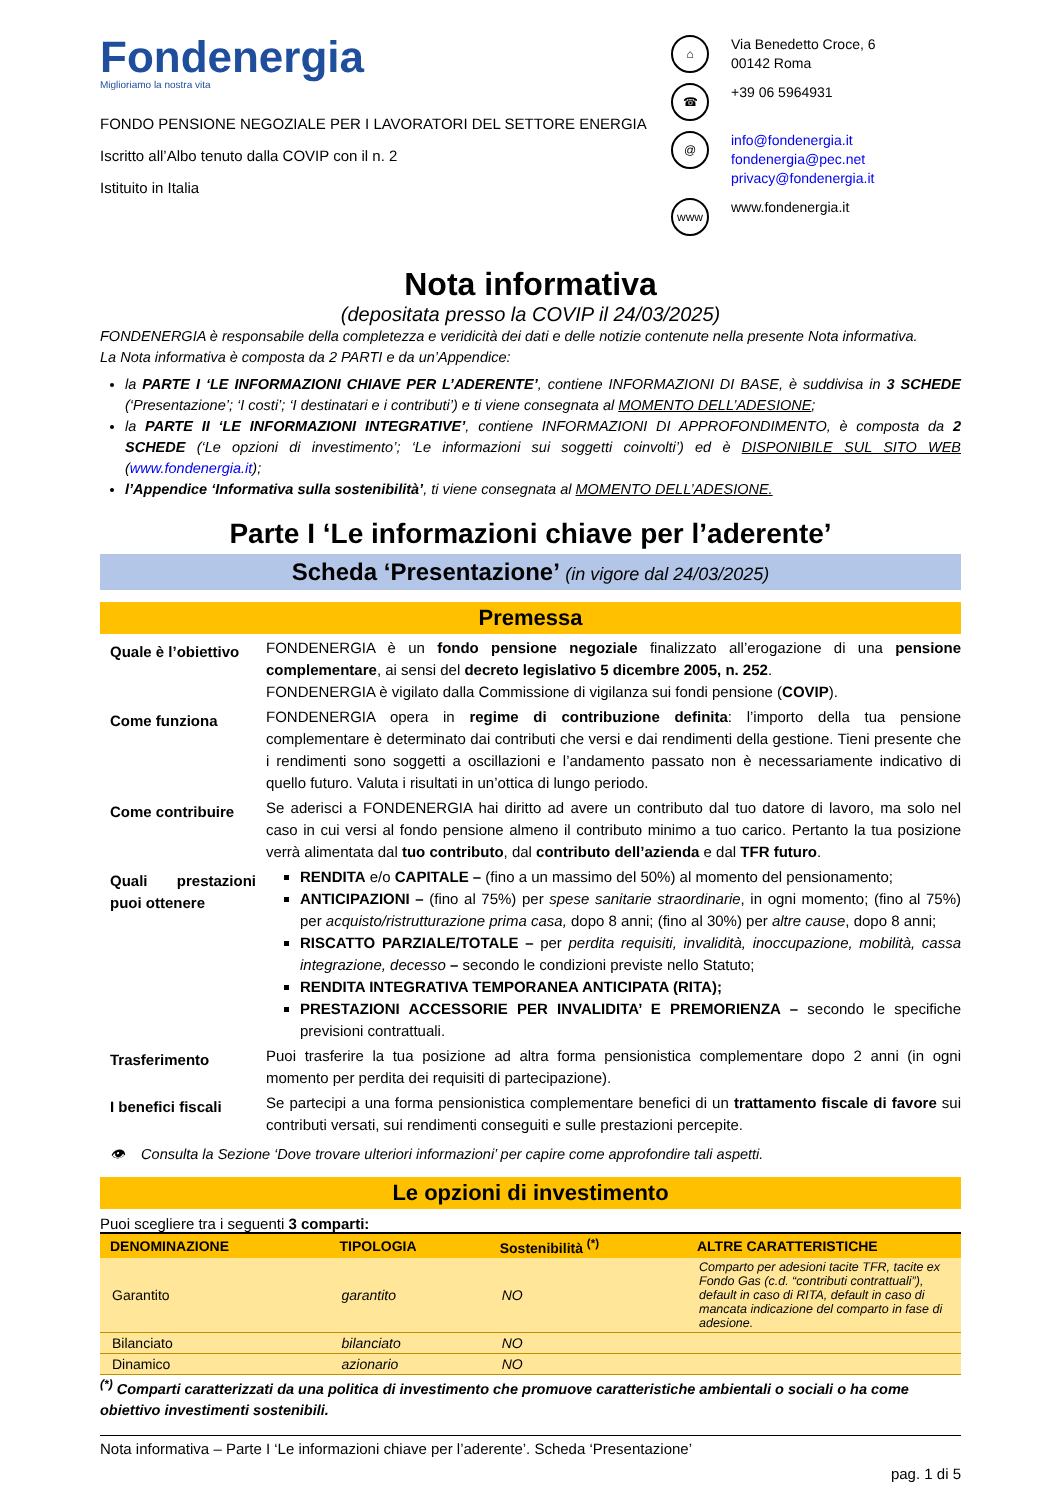Fondenergia
Miglioriamo la nostra vita
FONDO PENSIONE NEGOZIALE PER I LAVORATORI DEL SETTORE ENERGIA
Iscritto all’Albo tenuto dalla COVIP con il n. 2
Istituito in Italia
⌂ Via Benedetto Croce, 6
00142 Roma
☎ +39 06 5964931
@ info@fondenergia.it
fondenergia@pec.net
privacy@fondenergia.it
www www.fondenergia.it
Nota informativa
(depositata presso la COVIP il 24/03/2025)
FONDENERGIA è responsabile della completezza e veridicità dei dati e delle notizie contenute nella presente Nota informativa.
La Nota informativa è composta da 2 PARTI e da un’Appendice:
la PARTE I ‘LE INFORMAZIONI CHIAVE PER L’ADERENTE’, contiene INFORMAZIONI DI BASE, è suddivisa in 3 SCHEDE (‘Presentazione’; ‘I costi’; ‘I destinatari e i contributi’) e ti viene consegnata al MOMENTO DELL’ADESIONE;
la PARTE II ‘LE INFORMAZIONI INTEGRATIVE’, contiene INFORMAZIONI DI APPROFONDIMENTO, è composta da 2 SCHEDE (‘Le opzioni di investimento’; ‘Le informazioni sui soggetti coinvolti’) ed è DISPONIBILE SUL SITO WEB (www.fondenergia.it);
l’Appendice ‘Informativa sulla sostenibilità’, ti viene consegnata al MOMENTO DELL’ADESIONE.
Parte I ‘Le informazioni chiave per l’aderente’
Scheda ‘Presentazione’ (in vigore dal 24/03/2025)
Premessa
Quale è l’obiettivo
FONDENERGIA è un fondo pensione negoziale finalizzato all’erogazione di una pensione complementare, ai sensi del decreto legislativo 5 dicembre 2005, n. 252.
FONDENERGIA è vigilato dalla Commissione di vigilanza sui fondi pensione (COVIP).
Come funziona
FONDENERGIA opera in regime di contribuzione definita: l’importo della tua pensione complementare è determinato dai contributi che versi e dai rendimenti della gestione. Tieni presente che i rendimenti sono soggetti a oscillazioni e l’andamento passato non è necessariamente indicativo di quello futuro. Valuta i risultati in un’ottica di lungo periodo.
Come contribuire
Se aderisci a FONDENERGIA hai diritto ad avere un contributo dal tuo datore di lavoro, ma solo nel caso in cui versi al fondo pensione almeno il contributo minimo a tuo carico. Pertanto la tua posizione verrà alimentata dal tuo contributo, dal contributo dell’azienda e dal TFR futuro.
Quali prestazioni puoi ottenere
RENDITA e/o CAPITALE – (fino a un massimo del 50%) al momento del pensionamento;
ANTICIPAZIONI – (fino al 75%) per spese sanitarie straordinarie, in ogni momento; (fino al 75%) per acquisto/ristrutturazione prima casa, dopo 8 anni; (fino al 30%) per altre cause, dopo 8 anni;
RISCATTO PARZIALE/TOTALE – per perdita requisiti, invalidità, inoccupazione, mobilità, cassa integrazione, decesso – secondo le condizioni previste nello Statuto;
RENDITA INTEGRATIVA TEMPORANEA ANTICIPATA (RITA);
PRESTAZIONI ACCESSORIE PER INVALIDITA’ E PREMORIENZA – secondo le specifiche previsioni contrattuali.
Trasferimento
Puoi trasferire la tua posizione ad altra forma pensionistica complementare dopo 2 anni (in ogni momento per perdita dei requisiti di partecipazione).
I benefici fiscali
Se partecipi a una forma pensionistica complementare benefici di un trattamento fiscale di favore sui contributi versati, sui rendimenti conseguiti e sulle prestazioni percepite.
👁 Consulta la Sezione ‘Dove trovare ulteriori informazioni’ per capire come approfondire tali aspetti.
Le opzioni di investimento
Puoi scegliere tra i seguenti 3 comparti:
| DENOMINAZIONE | TIPOLOGIA | Sostenibilità <sup>(*)</sup> | ALTRE CARATTERISTICHE |
| --- | --- | --- | --- |
| Garantito | garantito | NO | Comparto per adesioni tacite TFR, tacite ex Fondo Gas (c.d. “contributi contrattuali”), default in caso di RITA, default in caso di mancata indicazione del comparto in fase di adesione. |
| Bilanciato | bilanciato | NO | |
| Dinamico | azionario | NO | |
<sup>(*)</sup> Comparti caratterizzati da una politica di investimento che promuove caratteristiche ambientali o sociali o ha come obiettivo investimenti sostenibili.
Nota informativa – Parte I ‘Le informazioni chiave per l’aderente’. Scheda ‘Presentazione’
pag. 1 di 5